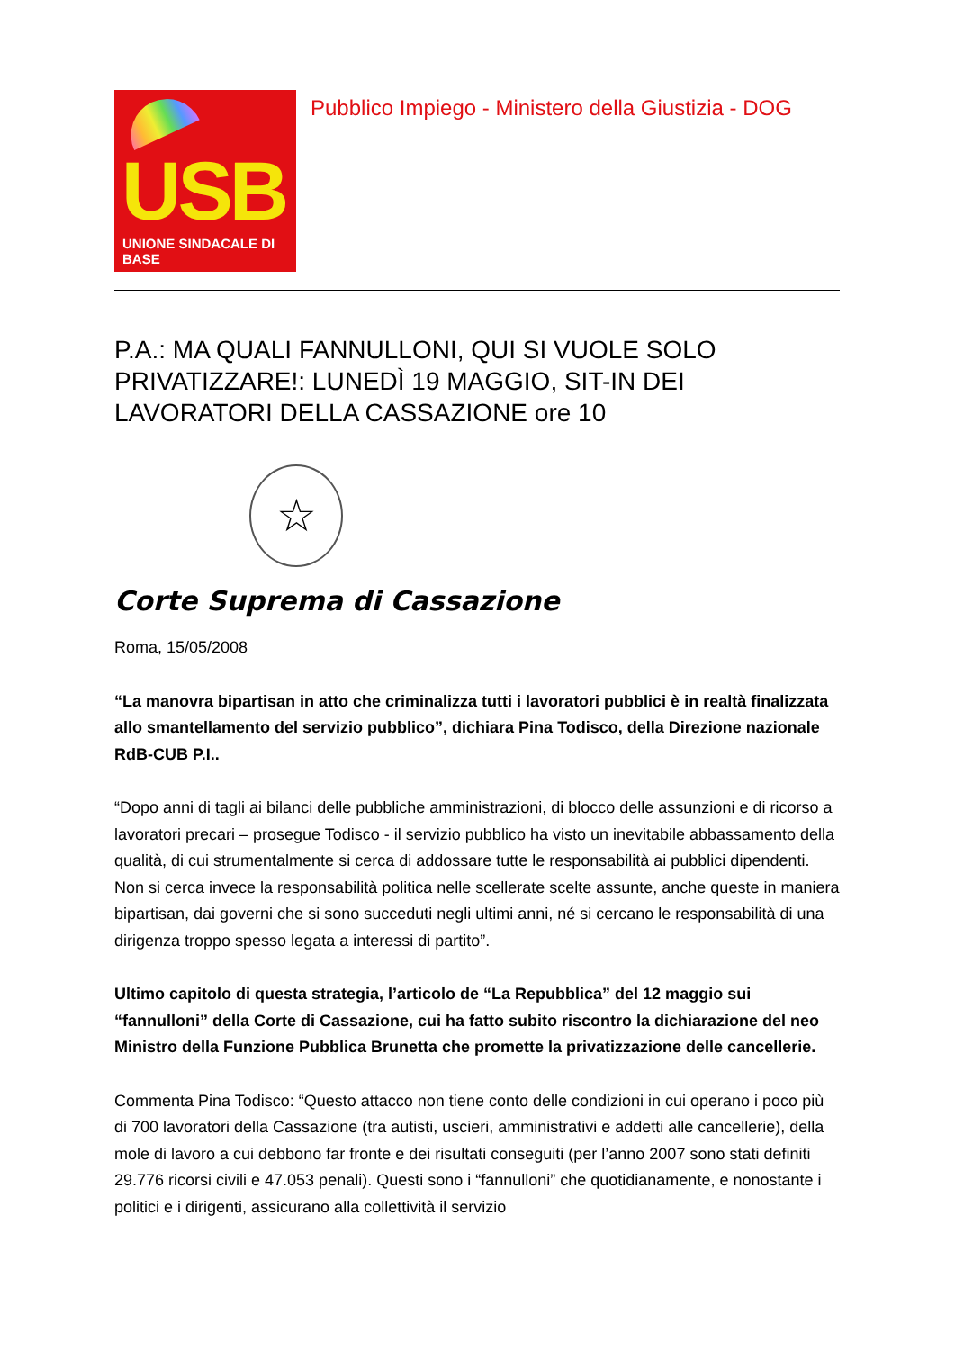USB
UNIONE SINDACALE DI BASE
Pubblico Impiego - Ministero della Giustizia - DOG
P.A.: MA QUALI FANNULLONI, QUI SI VUOLE SOLO PRIVATIZZARE!: LUNEDÌ 19 MAGGIO, SIT-IN DEI LAVORATORI DELLA CASSAZIONE ore 10
☆
Corte Suprema di Cassazione
Roma, 15/05/2008
“La manovra bipartisan in atto che criminalizza tutti i lavoratori pubblici è in realtà finalizzata allo smantellamento del servizio pubblico”, dichiara Pina Todisco, della Direzione nazionale RdB-CUB P.I..
“Dopo anni di tagli ai bilanci delle pubbliche amministrazioni, di blocco delle assunzioni e di ricorso a lavoratori precari – prosegue Todisco - il servizio pubblico ha visto un inevitabile abbassamento della qualità, di cui strumentalmente si cerca di addossare tutte le responsabilità ai pubblici dipendenti. Non si cerca invece la responsabilità politica nelle scellerate scelte assunte, anche queste in maniera bipartisan, dai governi che si sono succeduti negli ultimi anni, né si cercano le responsabilità di una dirigenza troppo spesso legata a interessi di partito”.
Ultimo capitolo di questa strategia, l’articolo de “La Repubblica” del 12 maggio sui “fannulloni” della Corte di Cassazione, cui ha fatto subito riscontro la dichiarazione del neo Ministro della Funzione Pubblica Brunetta che promette la privatizzazione delle cancellerie.
Commenta Pina Todisco: “Questo attacco non tiene conto delle condizioni in cui operano i poco più di 700 lavoratori della Cassazione (tra autisti, uscieri, amministrativi e addetti alle cancellerie), della mole di lavoro a cui debbono far fronte e dei risultati conseguiti (per l’anno 2007 sono stati definiti 29.776 ricorsi civili e 47.053 penali). Questi sono i “fannulloni” che quotidianamente, e nonostante i politici e i dirigenti, assicurano alla collettività il servizio